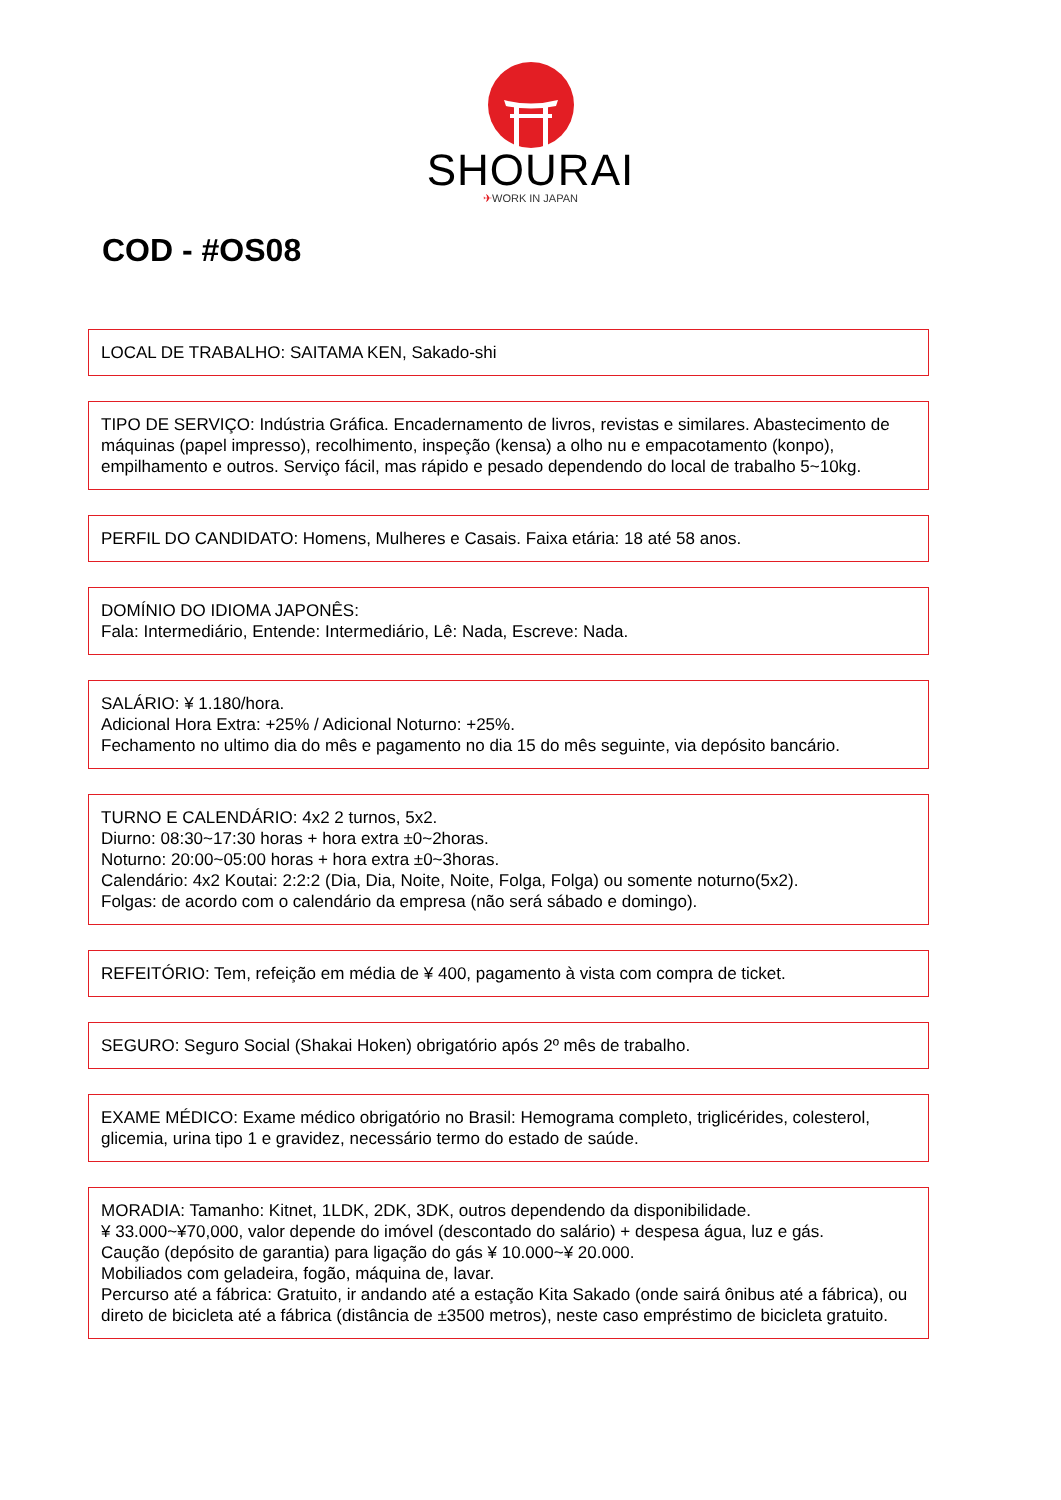SHOURAI
✈WORK IN JAPAN
COD - #OS08
LOCAL DE TRABALHO: SAITAMA KEN, Sakado-shi
TIPO DE SERVIÇO: Indústria Gráfica. Encadernamento de livros, revistas e similares. Abastecimento de máquinas (papel impresso), recolhimento, inspeção (kensa) a olho nu e empacotamento (konpo), empilhamento e outros. Serviço fácil, mas rápido e pesado dependendo do local de trabalho 5~10kg.
PERFIL DO CANDIDATO: Homens, Mulheres e Casais. Faixa etária: 18 até 58 anos.
DOMÍNIO DO IDIOMA JAPONÊS:
Fala: Intermediário, Entende: Intermediário, Lê: Nada, Escreve: Nada.
SALÁRIO: ¥ 1.180/hora.
Adicional Hora Extra: +25% / Adicional Noturno: +25%.
Fechamento no ultimo dia do mês e pagamento no dia 15 do mês seguinte, via depósito bancário.
TURNO E CALENDÁRIO: 4x2 2 turnos, 5x2.
Diurno: 08:30~17:30 horas + hora extra ±0~2horas.
Noturno: 20:00~05:00 horas + hora extra ±0~3horas.
Calendário: 4x2 Koutai: 2:2:2 (Dia, Dia, Noite, Noite, Folga, Folga) ou somente noturno(5x2).
Folgas: de acordo com o calendário da empresa (não será sábado e domingo).
REFEITÓRIO: Tem, refeição em média de ¥ 400, pagamento à vista com compra de ticket.
SEGURO: Seguro Social (Shakai Hoken) obrigatório após 2º mês de trabalho.
EXAME MÉDICO: Exame médico obrigatório no Brasil: Hemograma completo, triglicérides, colesterol, glicemia, urina tipo 1 e gravidez, necessário termo do estado de saúde.
MORADIA: Tamanho: Kitnet, 1LDK, 2DK, 3DK, outros dependendo da disponibilidade.
¥ 33.000~¥70,000, valor depende do imóvel (descontado do salário) + despesa água, luz e gás.
Caução (depósito de garantia) para ligação do gás ¥ 10.000~¥ 20.000.
Mobiliados com geladeira, fogão, máquina de, lavar.
Percurso até a fábrica: Gratuito, ir andando até a estação Kita Sakado (onde sairá ônibus até a fábrica), ou direto de bicicleta até a fábrica (distância de ±3500 metros), neste caso empréstimo de bicicleta gratuito.